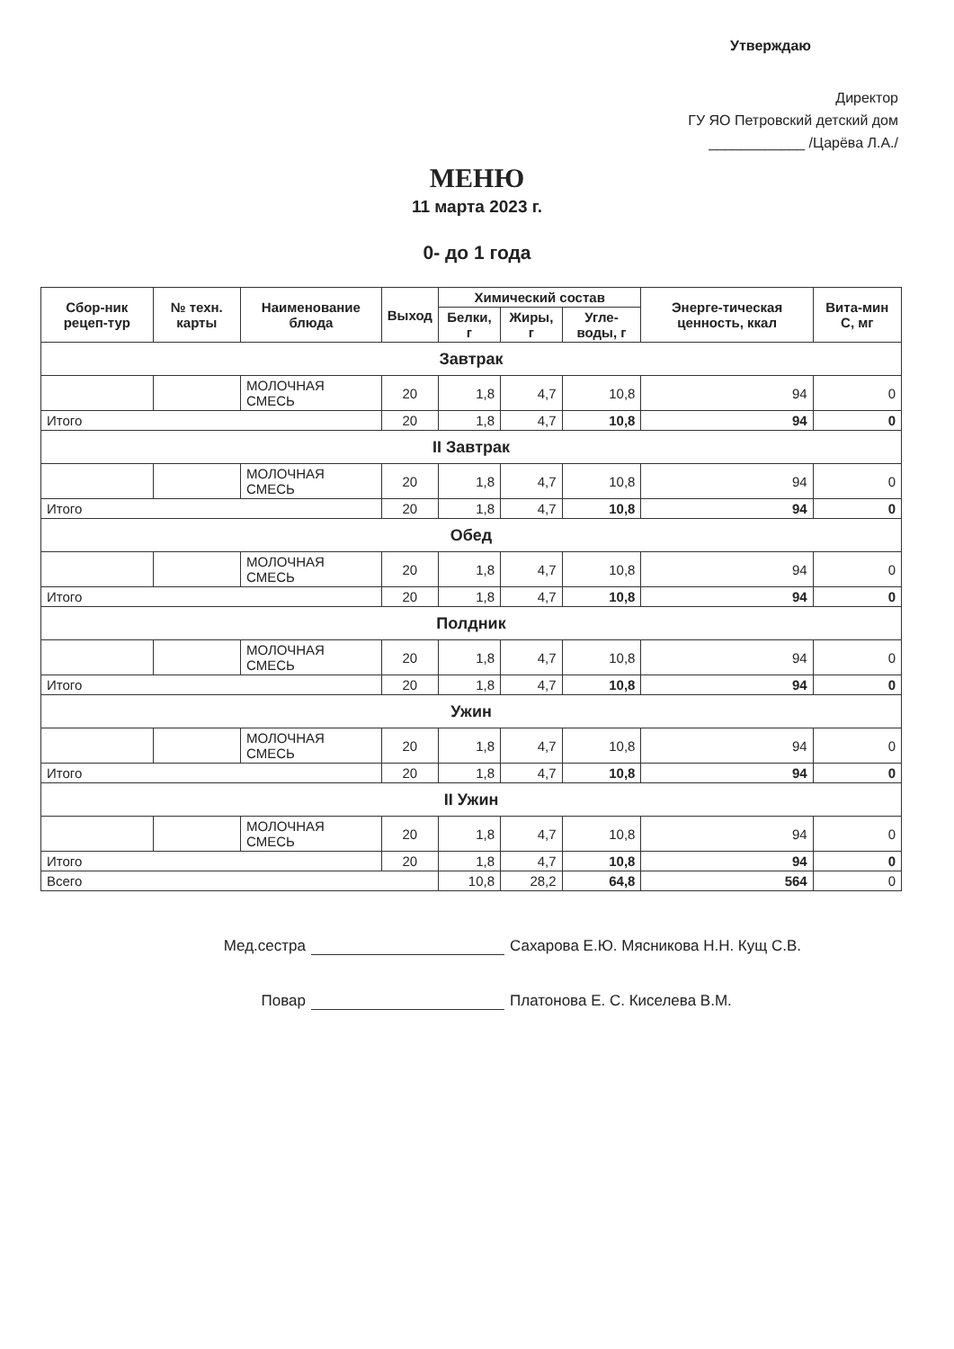Утверждаю
Директор
ГУ ЯО Петровский детский дом
____________ /Царёва Л.А./
МЕНЮ
11 марта 2023 г.
0- до 1 года
| Сбор-ник рецеп-тур | № техн. карты | Наименование блюда | Выход | Химический состав | | | Энерге-тическая ценность, ккал | Вита-мин С, мг |
| --- | --- | --- | --- | --- | --- | --- | --- | --- |
| | | | | Белки, г | Жиры, г | Угле-воды, г | | |
| Завтрак | | | | | | | | |
| | | МОЛОЧНАЯ СМЕСЬ | 20 | 1,8 | 4,7 | 10,8 | 94 | 0 |
| Итого | | | 20 | 1,8 | 4,7 | 10,8 | 94 | 0 |
| II Завтрак | | | | | | | | |
| | | МОЛОЧНАЯ СМЕСЬ | 20 | 1,8 | 4,7 | 10,8 | 94 | 0 |
| Итого | | | 20 | 1,8 | 4,7 | 10,8 | 94 | 0 |
| Обед | | | | | | | | |
| | | МОЛОЧНАЯ СМЕСЬ | 20 | 1,8 | 4,7 | 10,8 | 94 | 0 |
| Итого | | | 20 | 1,8 | 4,7 | 10,8 | 94 | 0 |
| Полдник | | | | | | | | |
| | | МОЛОЧНАЯ СМЕСЬ | 20 | 1,8 | 4,7 | 10,8 | 94 | 0 |
| Итого | | | 20 | 1,8 | 4,7 | 10,8 | 94 | 0 |
| Ужин | | | | | | | | |
| | | МОЛОЧНАЯ СМЕСЬ | 20 | 1,8 | 4,7 | 10,8 | 94 | 0 |
| Итого | | | 20 | 1,8 | 4,7 | 10,8 | 94 | 0 |
| II Ужин | | | | | | | | |
| | | МОЛОЧНАЯ СМЕСЬ | 20 | 1,8 | 4,7 | 10,8 | 94 | 0 |
| Итого | | | 20 | 1,8 | 4,7 | 10,8 | 94 | 0 |
| Всего | | | | 10,8 | 28,2 | 64,8 | 564 | 0 |
Мед.сестра Сахарова Е.Ю. Мясникова Н.Н. Кущ С.В.
Повар Платонова Е. С. Киселева В.М.